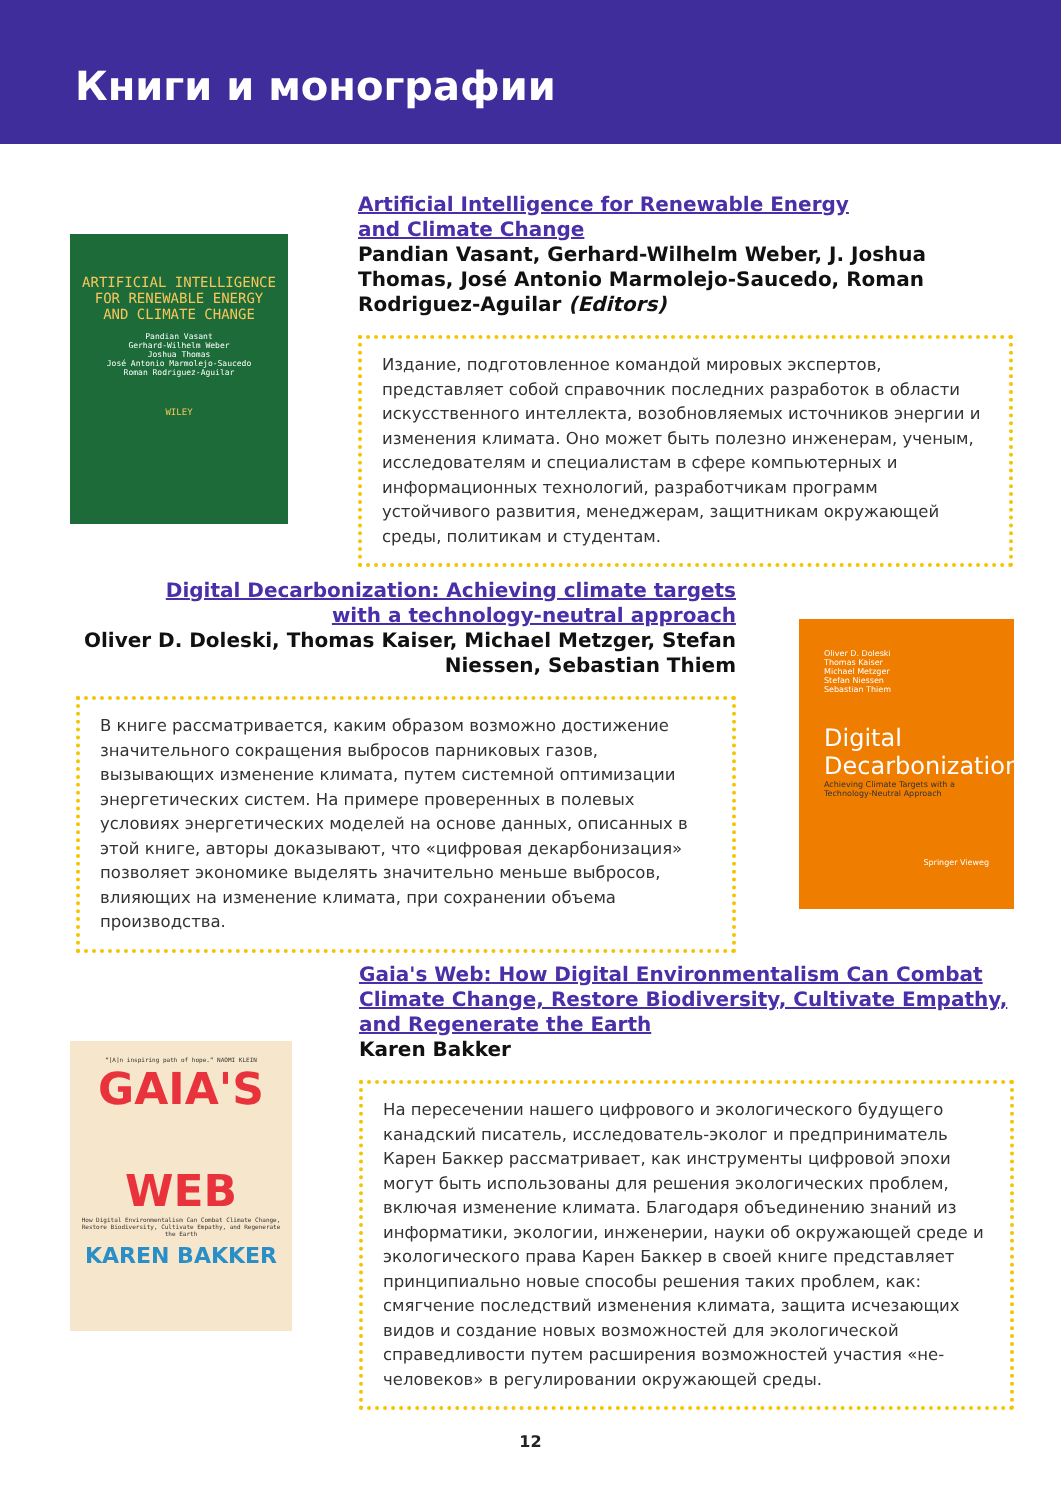Книги и монографии
ARTIFICIAL INTELLIGENCE FOR RENEWABLE ENERGY AND CLIMATE CHANGE
Pandian Vasant
Gerhard-Wilhelm Weber
Joshua Thomas
José Antonio Marmolejo-Saucedo
Roman Rodriguez-Aguilar
WILEY
Artificial Intelligence for Renewable Energy
and Climate Change
Pandian Vasant, Gerhard-Wilhelm Weber, J. Joshua Thomas, José Antonio Marmolejo-Saucedo, Roman Rodriguez-Aguilar (Editors)
Издание, подготовленное командой мировых экспертов, представляет собой справочник последних разработок в области искусственного интеллекта, возобновляемых источников энергии и изменения климата. Оно может быть полезно инженерам, ученым, исследователям и специалистам в сфере компьютерных и информационных технологий, разработчикам программ устойчивого развития, менеджерам, защитникам окружающей среды, политикам и студентам.
Digital Decarbonization: Achieving climate targets
with a technology-neutral approach
Oliver D. Doleski, Thomas Kaiser, Michael Metzger, Stefan Niessen, Sebastian Thiem
В книге рассматривается, каким образом возможно достижение значительного сокращения выбросов парниковых газов, вызывающих изменение климата, путем системной оптимизации энергетических систем. На примере проверенных в полевых условиях энергетических моделей на основе данных, описанных в этой книге, авторы доказывают, что «цифровая декарбонизация» позволяет экономике выделять значительно меньше выбросов, влияющих на изменение климата, при сохранении объема производства.
Oliver D. Doleski
Thomas Kaiser
Michael Metzger
Stefan Niessen
Sebastian Thiem
Digital Decarbonization
Achieving Climate Targets with a Technology-Neutral Approach
Springer Vieweg
“[A]n inspiring path of hope.” NAOMI KLEIN
GAIA'S
WEB
How Digital Environmentalism Can Combat Climate Change, Restore Biodiversity, Cultivate Empathy, and Regenerate the Earth
KAREN BAKKER
Gaia's Web: How Digital Environmentalism Can Combat Climate Change, Restore Biodiversity, Cultivate Empathy, and Regenerate the Earth
Karen Bakker
На пересечении нашего цифрового и экологического будущего канадский писатель, исследователь-эколог и предприниматель Карен Баккер рассматривает, как инструменты цифровой эпохи могут быть использованы для решения экологических проблем, включая изменение климата. Благодаря объединению знаний из информатики, экологии, инженерии, науки об окружающей среде и экологического права Карен Баккер в своей книге представляет принципиально новые способы решения таких проблем, как: смягчение последствий изменения климата, защита исчезающих видов и создание новых возможностей для экологической справедливости путем расширения возможностей участия «не-человеков» в регулировании окружающей среды.
12